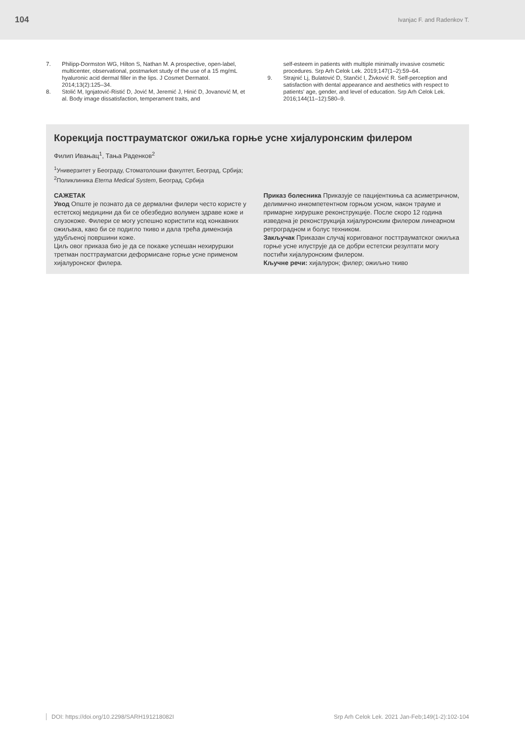104 Ivanjac F. and Radenkov T.
7. Philipp-Dormston WG, Hilton S, Nathan M. A prospective, open-label, multicenter, observational, postmarket study of the use of a 15 mg/mL hyaluronic acid dermal filler in the lips. J Cosmet Dermatol. 2014;13(2):125–34.
8. Stolić M, Ignjatović-Ristić D, Jović M, Jeremić J, Hinić D, Jovanović M, et al. Body image dissatisfaction, temperament traits, and
self-esteem in patients with multiple minimally invasive cosmetic procedures. Srp Arh Celok Lek. 2019;147(1–2):59–64.
9. Strajnić Lj, Bulatović D, Stančić I, Živković R. Self-perception and satisfaction with dental appearance and aesthetics with respect to patients' age, gender, and level of education. Srp Arh Celok Lek. 2016;144(11–12):580–9.
Корекција посттрауматског ожиљка горње усне хијалуронским филером
Филип Ивањац<sup>1</sup>, Тања Раденков<sup>2</sup>
<sup>1</sup> Универзитет у Београду, Стоматолошки факултет, Београд, Србија;
<sup>2</sup> Поликлиника Eterna Medical System, Београд, Србија
САЖЕТАК
Увод Опште је познато да се дермални филери често користе у естетској медицини да би се обезбедио волумен здраве коже и слузокоже. Филери се могу успешно користити код конкавних ожиљака, како би се подигло ткиво и дала трећа димензија удубљеној површини коже.
Циљ овог приказа био је да се покаже успешан нехируршки третман посттрауматски деформисане горње усне применом хијалуронског филера.
Приказ болесника Приказује се пацијенткиња са асиметричном, делимично инкомпетентном горњом усном, након трауме и примарне хируршке реконструкције. После скоро 12 година изведена је реконструкција хијалуронским филером линеарном ретроградном и болус техником.
Закључак Приказан случај коригованог посттрауматског ожиљка горње усне илуструје да се добри естетски резултати могу постићи хијалуронским филером.
Кључне речи: хијалурон; филер; ожиљно ткиво
DOI: https://doi.org/10.2298/SARH191218082I Srp Arh Celok Lek. 2021 Jan-Feb;149(1-2):102-104